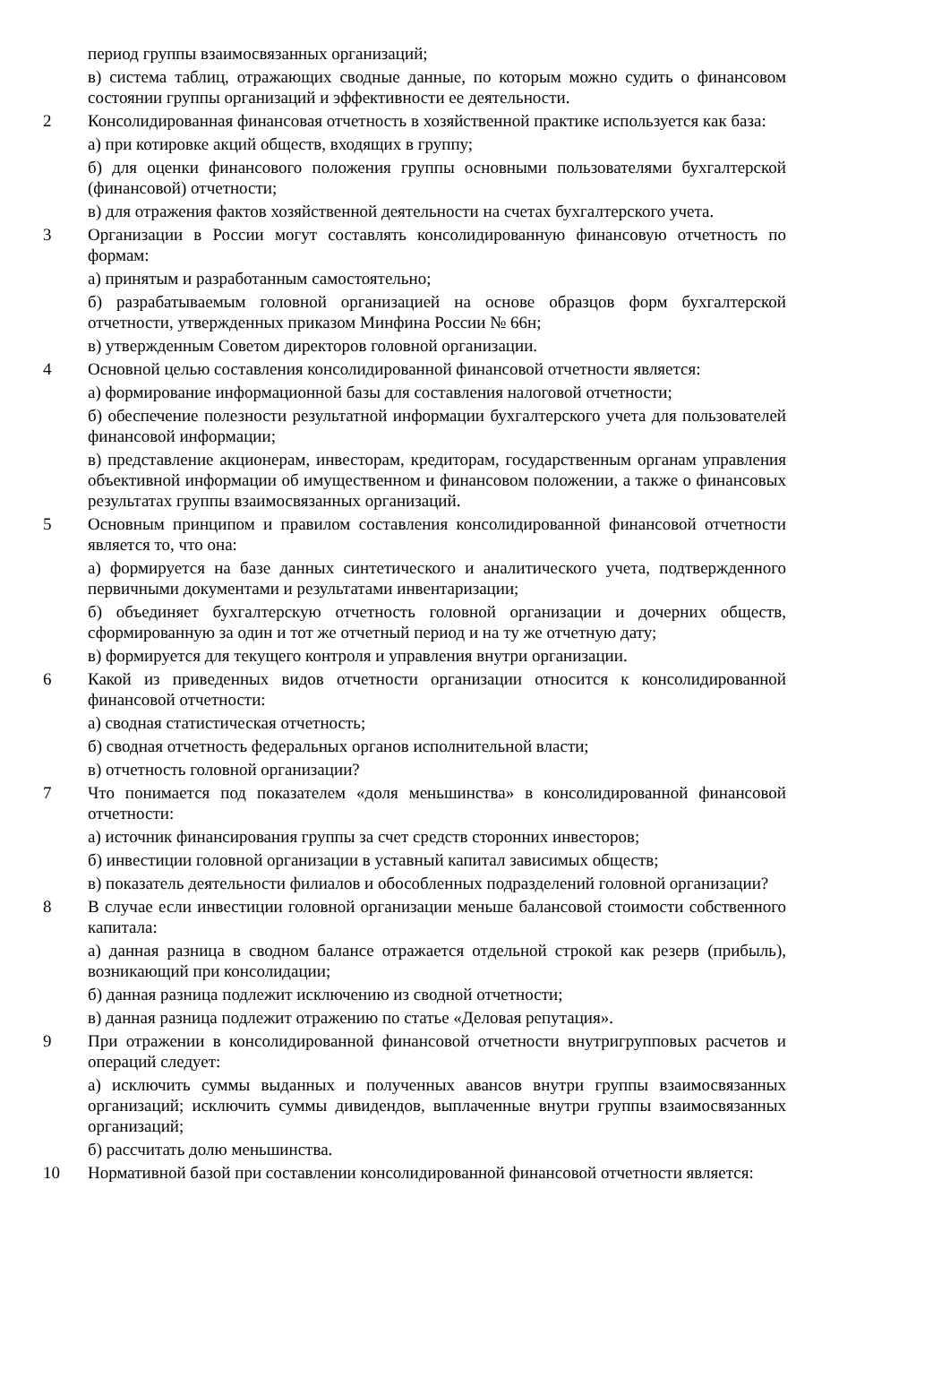| | период группы взаимосвязанных организаций; в) система таблиц, отражающих сводные данные, по которым можно судить о финансовом состоянии группы организаций и эффективности ее деятельности. |
| 2 | Консолидированная финансовая отчетность в хозяйственной практике используется как база: а) при котировке акций обществ, входящих в группу; б) для оценки финансового положения группы основными пользователями бухгалтерской (финансовой) отчетности; в) для отражения фактов хозяйственной деятельности на счетах бухгалтерского учета. |
| 3 | Организации в России могут составлять консолидированную финансовую отчетность по формам: а) принятым и разработанным самостоятельно; б) разрабатываемым головной организацией на основе образцов форм бухгалтерской отчетности, утвержденных приказом Минфина России № 66н; в) утвержденным Советом директоров головной организации. |
| 4 | Основной целью составления консолидированной финансовой отчетности является: а) формирование информационной базы для составления налоговой отчетности; б) обеспечение полезности результатной информации бухгалтерского учета для пользователей финансовой информации; в) представление акционерам, инвесторам, кредиторам, государственным органам управления объективной информации об имущественном и финансовом положении, а также о финансовых результатах группы взаимосвязанных организаций. |
| 5 | Основным принципом и правилом составления консолидированной финансовой отчетности является то, что она: а) формируется на базе данных синтетического и аналитического учета, подтвержденного первичными документами и результатами инвентаризации; б) объединяет бухгалтерскую отчетность головной организации и дочерних обществ, сформированную за один и тот же отчетный период и на ту же отчетную дату; в) формируется для текущего контроля и управления внутри организации. |
| 6 | Какой из приведенных видов отчетности организации относится к консолидированной финансовой отчетности: а) сводная статистическая отчетность; б) сводная отчетность федеральных органов исполнительной власти; в) отчетность головной организации? |
| 7 | Что понимается под показателем «доля меньшинства» в консолидированной финансовой отчетности: а) источник финансирования группы за счет средств сторонних инвесторов; б) инвестиции головной организации в уставный капитал зависимых обществ; в) показатель деятельности филиалов и обособленных подразделений головной организации? |
| 8 | В случае если инвестиции головной организации меньше балансовой стоимости собственного капитала: а) данная разница в сводном балансе отражается отдельной строкой как резерв (прибыль), возникающий при консолидации; б) данная разница подлежит исключению из сводной отчетности; в) данная разница подлежит отражению по статье «Деловая репутация». |
| 9 | При отражении в консолидированной финансовой отчетности внутригрупповых расчетов и операций следует: а) исключить суммы выданных и полученных авансов внутри группы взаимосвязанных организаций; исключить суммы дивидендов, выплаченные внутри группы взаимосвязанных организаций; б) рассчитать долю меньшинства. |
| 10 | Нормативной базой при составлении консолидированной финансовой отчетности является: |